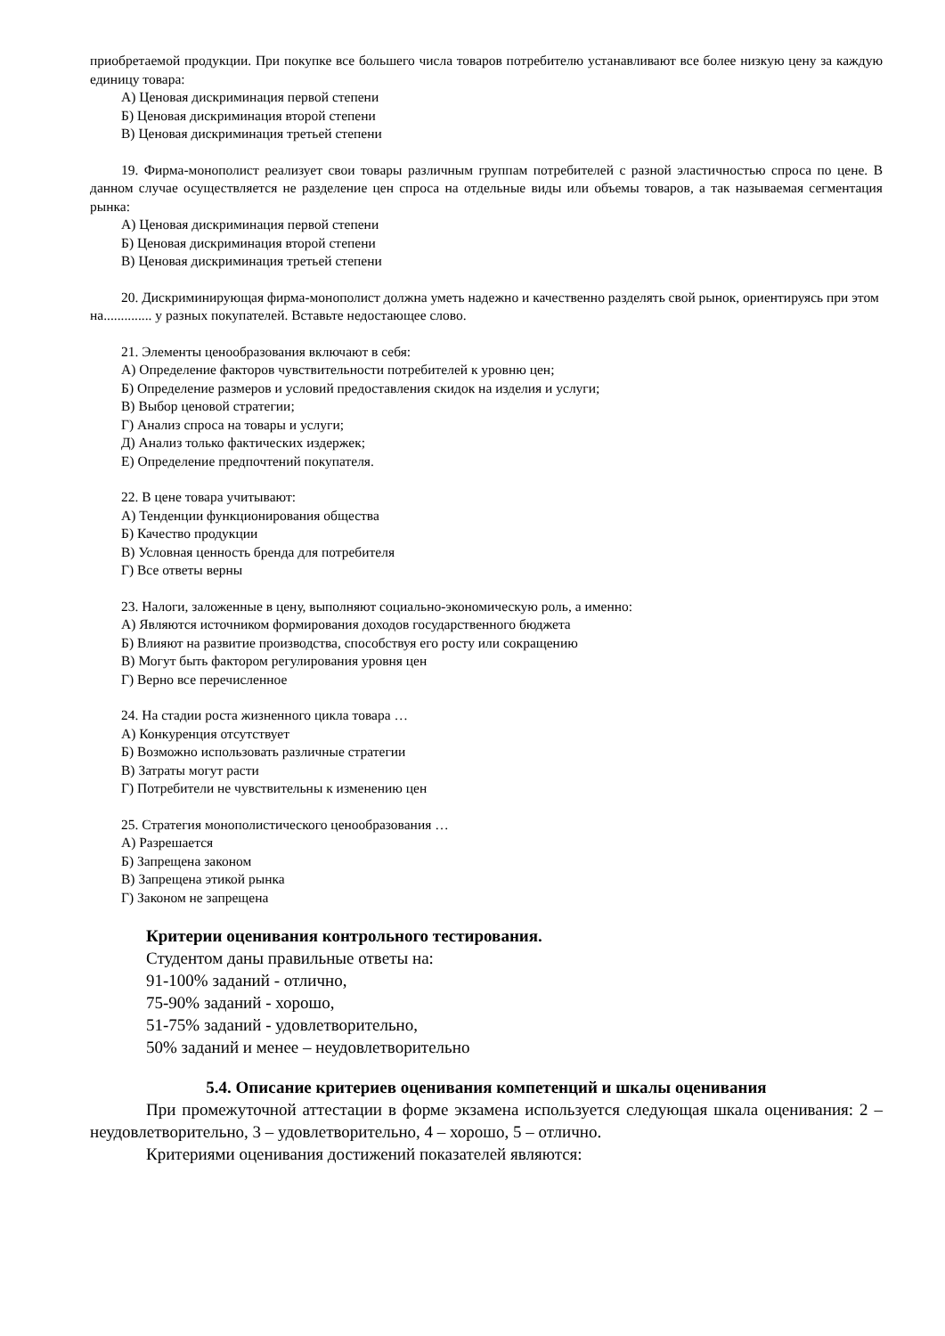приобретаемой продукции. При покупке все большего числа товаров потребителю устанавливают все более низкую цену за каждую единицу товара:
А) Ценовая дискриминация первой степени
Б) Ценовая дискриминация второй степени
В) Ценовая дискриминация третьей степени
19. Фирма-монополист реализует свои товары различным группам потребителей с разной эластичностью спроса по цене. В данном случае осуществляется не разделение цен спроса на отдельные виды или объемы товаров, а так называемая сегментация рынка:
А) Ценовая дискриминация первой степени
Б) Ценовая дискриминация второй степени
В) Ценовая дискриминация третьей степени
20. Дискриминирующая фирма-монополист должна уметь надежно и качественно разделять свой рынок, ориентируясь при этом на.............. у разных покупателей. Вставьте недостающее слово.
21. Элементы ценообразования включают в себя:
А) Определение факторов чувствительности потребителей к уровню цен;
Б) Определение размеров и условий предоставления скидок на изделия и услуги;
В) Выбор ценовой стратегии;
Г) Анализ спроса на товары и услуги;
Д) Анализ только фактических издержек;
Е) Определение предпочтений покупателя.
22. В цене товара учитывают:
А) Тенденции функционирования общества
Б) Качество продукции
В) Условная ценность бренда для потребителя
Г) Все ответы верны
23. Налоги, заложенные в цену, выполняют социально-экономическую роль, а именно:
А) Являются источником формирования доходов государственного бюджета
Б) Влияют на развитие производства, способствуя его росту или сокращению
В) Могут быть фактором регулирования уровня цен
Г) Верно все перечисленное
24. На стадии роста жизненного цикла товара …
А) Конкуренция отсутствует
Б) Возможно использовать различные стратегии
В) Затраты могут расти
Г) Потребители не чувствительны к изменению цен
25. Стратегия монополистического ценообразования …
А) Разрешается
Б) Запрещена законом
В) Запрещена этикой рынка
Г) Законом не запрещена
Критерии оценивания контрольного тестирования.
Студентом даны правильные ответы на:
91-100% заданий - отлично,
75-90% заданий - хорошо,
51-75% заданий - удовлетворительно,
50% заданий и менее – неудовлетворительно
5.4. Описание критериев оценивания компетенций и шкалы оценивания
При промежуточной аттестации в форме экзамена используется следующая шкала оценивания: 2 – неудовлетворительно, 3 – удовлетворительно, 4 – хорошо, 5 – отлично.
Критериями оценивания достижений показателей являются: